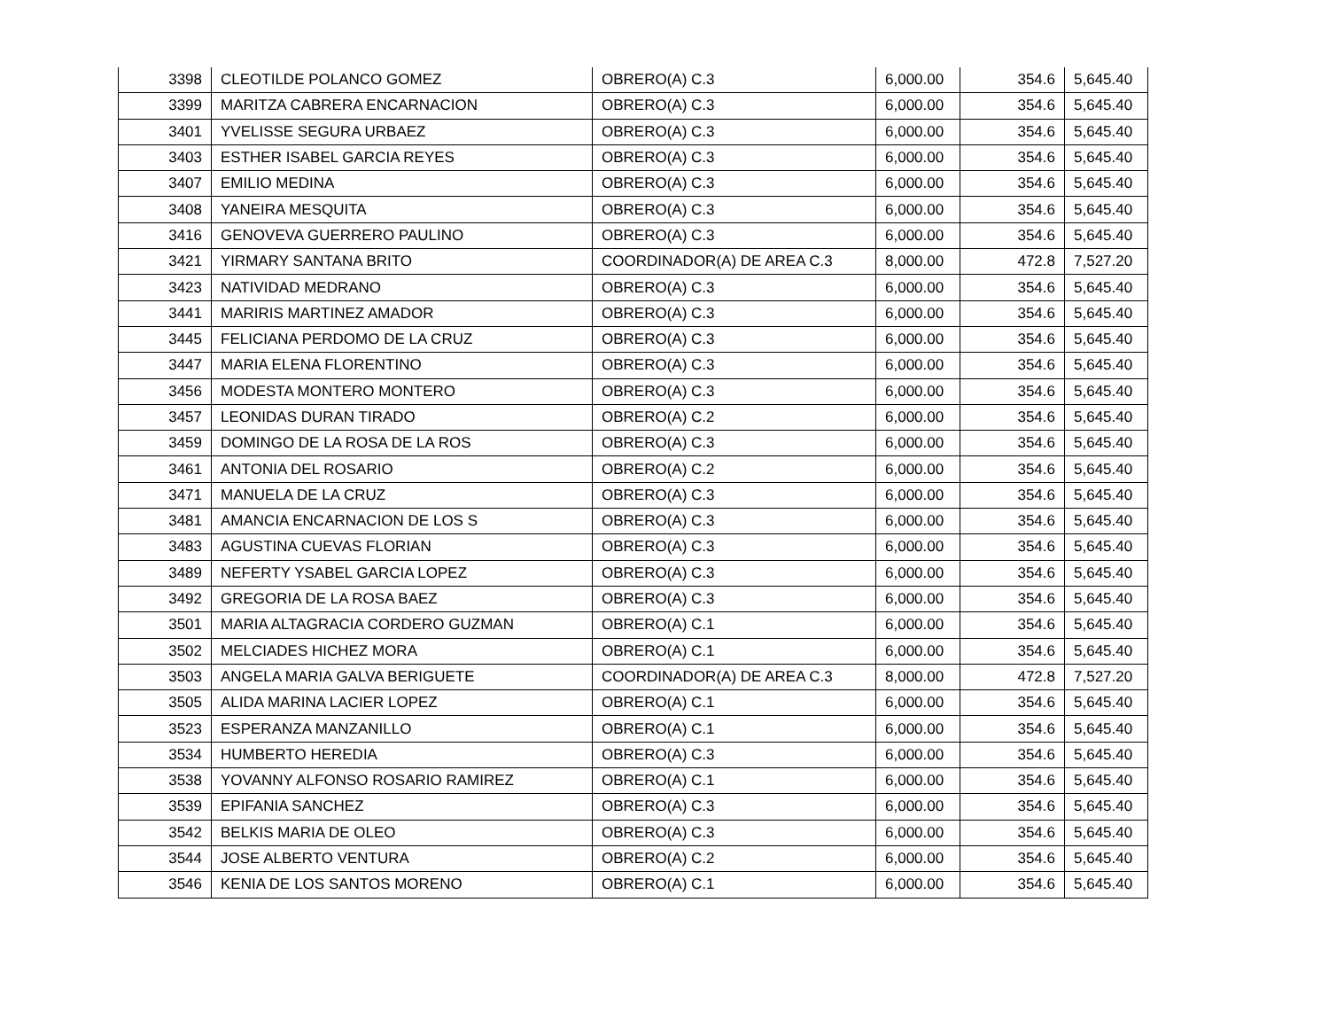| 3398 | CLEOTILDE POLANCO GOMEZ | OBRERO(A) C.3 | 6,000.00 | 354.6 | 5,645.40 |
| 3399 | MARITZA CABRERA ENCARNACION | OBRERO(A) C.3 | 6,000.00 | 354.6 | 5,645.40 |
| 3401 | YVELISSE SEGURA URBAEZ | OBRERO(A) C.3 | 6,000.00 | 354.6 | 5,645.40 |
| 3403 | ESTHER ISABEL GARCIA REYES | OBRERO(A) C.3 | 6,000.00 | 354.6 | 5,645.40 |
| 3407 | EMILIO MEDINA | OBRERO(A) C.3 | 6,000.00 | 354.6 | 5,645.40 |
| 3408 | YANEIRA MESQUITA | OBRERO(A) C.3 | 6,000.00 | 354.6 | 5,645.40 |
| 3416 | GENOVEVA GUERRERO PAULINO | OBRERO(A) C.3 | 6,000.00 | 354.6 | 5,645.40 |
| 3421 | YIRMARY SANTANA BRITO | COORDINADOR(A) DE AREA C.3 | 8,000.00 | 472.8 | 7,527.20 |
| 3423 | NATIVIDAD MEDRANO | OBRERO(A) C.3 | 6,000.00 | 354.6 | 5,645.40 |
| 3441 | MARIRIS MARTINEZ AMADOR | OBRERO(A) C.3 | 6,000.00 | 354.6 | 5,645.40 |
| 3445 | FELICIANA PERDOMO DE LA CRUZ | OBRERO(A) C.3 | 6,000.00 | 354.6 | 5,645.40 |
| 3447 | MARIA ELENA FLORENTINO | OBRERO(A) C.3 | 6,000.00 | 354.6 | 5,645.40 |
| 3456 | MODESTA MONTERO MONTERO | OBRERO(A) C.3 | 6,000.00 | 354.6 | 5,645.40 |
| 3457 | LEONIDAS DURAN TIRADO | OBRERO(A) C.2 | 6,000.00 | 354.6 | 5,645.40 |
| 3459 | DOMINGO DE LA ROSA DE LA ROS | OBRERO(A) C.3 | 6,000.00 | 354.6 | 5,645.40 |
| 3461 | ANTONIA DEL ROSARIO | OBRERO(A) C.2 | 6,000.00 | 354.6 | 5,645.40 |
| 3471 | MANUELA DE LA CRUZ | OBRERO(A) C.3 | 6,000.00 | 354.6 | 5,645.40 |
| 3481 | AMANCIA ENCARNACION DE LOS S | OBRERO(A) C.3 | 6,000.00 | 354.6 | 5,645.40 |
| 3483 | AGUSTINA CUEVAS FLORIAN | OBRERO(A) C.3 | 6,000.00 | 354.6 | 5,645.40 |
| 3489 | NEFERTY YSABEL GARCIA LOPEZ | OBRERO(A) C.3 | 6,000.00 | 354.6 | 5,645.40 |
| 3492 | GREGORIA DE LA ROSA BAEZ | OBRERO(A) C.3 | 6,000.00 | 354.6 | 5,645.40 |
| 3501 | MARIA ALTAGRACIA CORDERO GUZMAN | OBRERO(A) C.1 | 6,000.00 | 354.6 | 5,645.40 |
| 3502 | MELCIADES HICHEZ MORA | OBRERO(A) C.1 | 6,000.00 | 354.6 | 5,645.40 |
| 3503 | ANGELA MARIA GALVA BERIGUETE | COORDINADOR(A) DE AREA C.3 | 8,000.00 | 472.8 | 7,527.20 |
| 3505 | ALIDA MARINA LACIER LOPEZ | OBRERO(A) C.1 | 6,000.00 | 354.6 | 5,645.40 |
| 3523 | ESPERANZA MANZANILLO | OBRERO(A) C.1 | 6,000.00 | 354.6 | 5,645.40 |
| 3534 | HUMBERTO HEREDIA | OBRERO(A) C.3 | 6,000.00 | 354.6 | 5,645.40 |
| 3538 | YOVANNY ALFONSO ROSARIO RAMIREZ | OBRERO(A) C.1 | 6,000.00 | 354.6 | 5,645.40 |
| 3539 | EPIFANIA SANCHEZ | OBRERO(A) C.3 | 6,000.00 | 354.6 | 5,645.40 |
| 3542 | BELKIS MARIA DE OLEO | OBRERO(A) C.3 | 6,000.00 | 354.6 | 5,645.40 |
| 3544 | JOSE ALBERTO VENTURA | OBRERO(A) C.2 | 6,000.00 | 354.6 | 5,645.40 |
| 3546 | KENIA DE LOS SANTOS MORENO | OBRERO(A) C.1 | 6,000.00 | 354.6 | 5,645.40 |